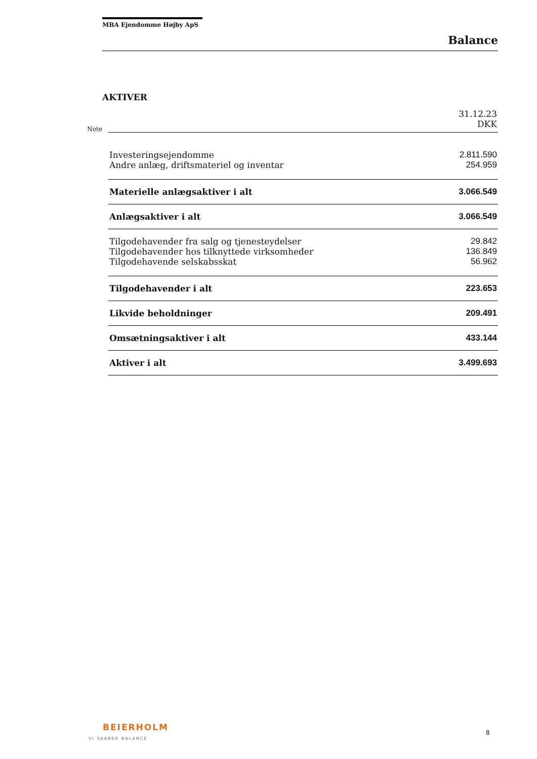MBA Ejendomme Højby ApS
Balance
AKTIVER
| Note | | 31.12.23 DKK |
| --- | --- | --- |
| | Investeringsejendomme | 2.811.590 |
| | Andre anlæg, driftsmateriel og inventar | 254.959 |
| | Materielle anlægsaktiver i alt | 3.066.549 |
| | Anlægsaktiver i alt | 3.066.549 |
| | Tilgodehavender fra salg og tjenesteydelser | 29.842 |
| | Tilgodehavender hos tilknyttede virksomheder | 136.849 |
| | Tilgodehavende selskabsskat | 56.962 |
| | Tilgodehavender i alt | 223.653 |
| | Likvide beholdninger | 209.491 |
| | Omsætningsaktiver i alt | 433.144 |
| | Aktiver i alt | 3.499.693 |
BEIERHOLM
VI SKABER BALANCE
8